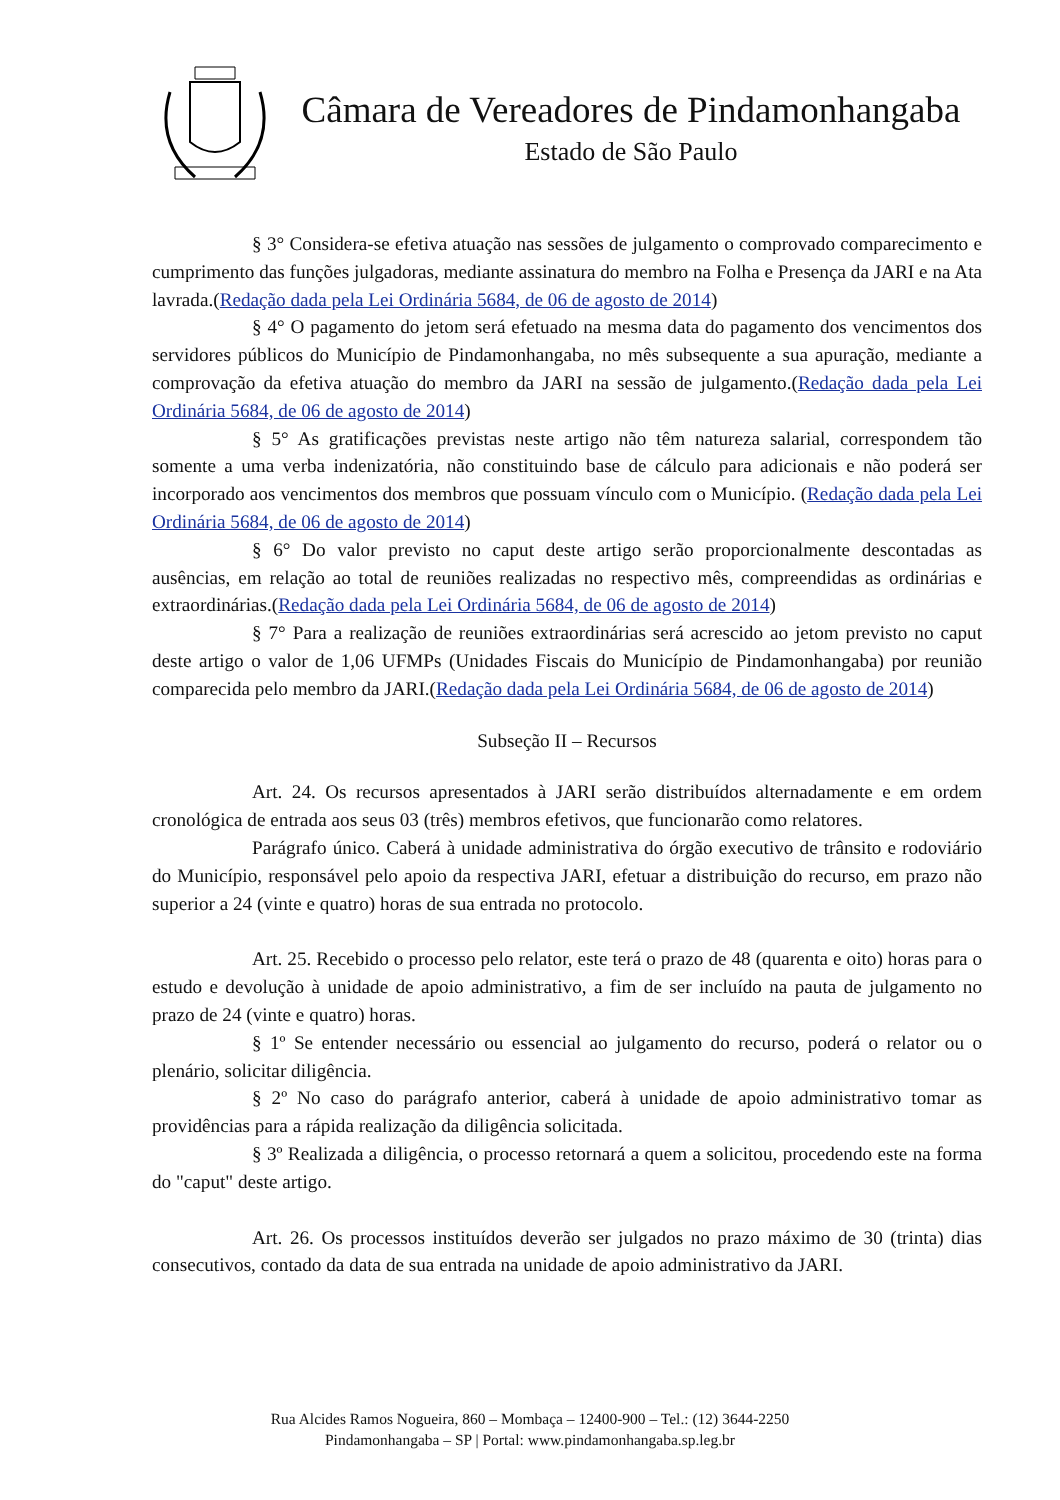Câmara de Vereadores de Pindamonhangaba
Estado de São Paulo
§ 3° Considera-se efetiva atuação nas sessões de julgamento o comprovado comparecimento e cumprimento das funções julgadoras, mediante assinatura do membro na Folha e Presença da JARI e na Ata lavrada.(Redação dada pela Lei Ordinária 5684, de 06 de agosto de 2014)
§ 4° O pagamento do jetom será efetuado na mesma data do pagamento dos vencimentos dos servidores públicos do Município de Pindamonhangaba, no mês subsequente a sua apuração, mediante a comprovação da efetiva atuação do membro da JARI na sessão de julgamento.(Redação dada pela Lei Ordinária 5684, de 06 de agosto de 2014)
§ 5° As gratificações previstas neste artigo não têm natureza salarial, correspondem tão somente a uma verba indenizatória, não constituindo base de cálculo para adicionais e não poderá ser incorporado aos vencimentos dos membros que possuam vínculo com o Município. (Redação dada pela Lei Ordinária 5684, de 06 de agosto de 2014)
§ 6° Do valor previsto no caput deste artigo serão proporcionalmente descontadas as ausências, em relação ao total de reuniões realizadas no respectivo mês, compreendidas as ordinárias e extraordinárias.(Redação dada pela Lei Ordinária 5684, de 06 de agosto de 2014)
§ 7° Para a realização de reuniões extraordinárias será acrescido ao jetom previsto no caput deste artigo o valor de 1,06 UFMPs (Unidades Fiscais do Município de Pindamonhangaba) por reunião comparecida pelo membro da JARI.(Redação dada pela Lei Ordinária 5684, de 06 de agosto de 2014)
Subseção II – Recursos
Art. 24. Os recursos apresentados à JARI serão distribuídos alternadamente e em ordem cronológica de entrada aos seus 03 (três) membros efetivos, que funcionarão como relatores.
Parágrafo único. Caberá à unidade administrativa do órgão executivo de trânsito e rodoviário do Município, responsável pelo apoio da respectiva JARI, efetuar a distribuição do recurso, em prazo não superior a 24 (vinte e quatro) horas de sua entrada no protocolo.
Art. 25. Recebido o processo pelo relator, este terá o prazo de 48 (quarenta e oito) horas para o estudo e devolução à unidade de apoio administrativo, a fim de ser incluído na pauta de julgamento no prazo de 24 (vinte e quatro) horas.
§ 1º Se entender necessário ou essencial ao julgamento do recurso, poderá o relator ou o plenário, solicitar diligência.
§ 2º No caso do parágrafo anterior, caberá à unidade de apoio administrativo tomar as providências para a rápida realização da diligência solicitada.
§ 3º Realizada a diligência, o processo retornará a quem a solicitou, procedendo este na forma do "caput" deste artigo.
Art. 26. Os processos instituídos deverão ser julgados no prazo máximo de 30 (trinta) dias consecutivos, contado da data de sua entrada na unidade de apoio administrativo da JARI.
Rua Alcides Ramos Nogueira, 860 – Mombaça – 12400-900 – Tel.: (12) 3644-2250
Pindamonhangaba – SP | Portal: www.pindamonhangaba.sp.leg.br